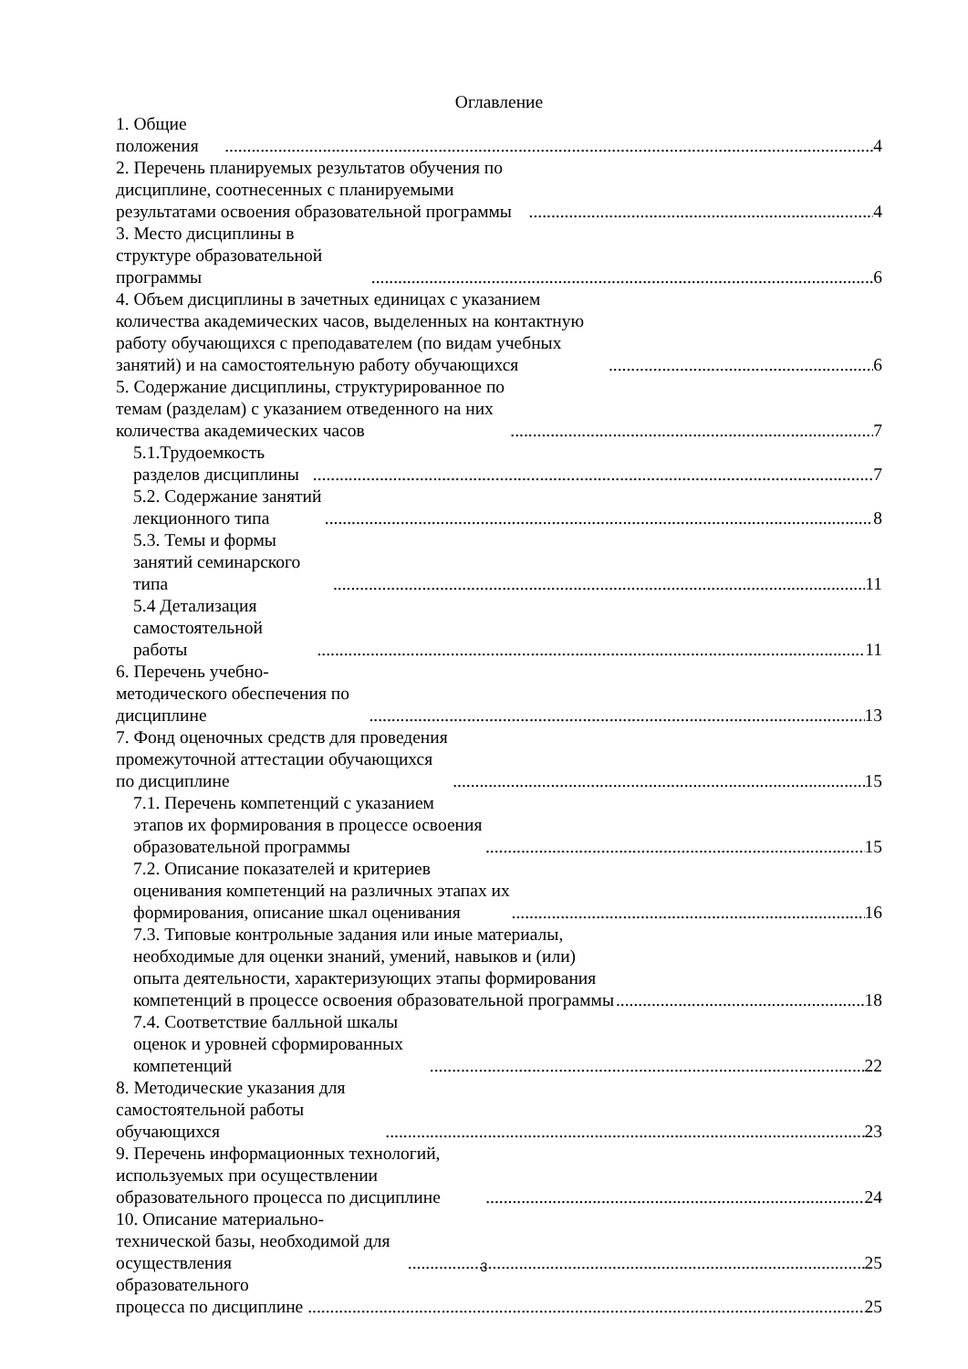Оглавление
1. Общие положения 4
2. Перечень планируемых результатов обучения по дисциплине, соотнесенных с планируемыми результатами освоения образовательной программы 4
3. Место дисциплины в структуре образовательной программы 6
4. Объем дисциплины в зачетных единицах с указанием количества академических часов, выделенных на контактную работу обучающихся с преподавателем (по видам учебных занятий) и на самостоятельную работу обучающихся 6
5. Содержание дисциплины, структурированное по темам (разделам) с указанием отведенного на них количества академических часов 7
5.1.Трудоемкость разделов дисциплины 7
5.2. Содержание занятий лекционного типа 8
5.3. Темы и формы занятий семинарского типа 11
5.4 Детализация самостоятельной работы 11
6. Перечень учебно-методического обеспечения по дисциплине 13
7. Фонд оценочных средств для проведения промежуточной аттестации обучающихся по дисциплине 15
7.1. Перечень компетенций с указанием этапов их формирования в процессе освоения образовательной программы 15
7.2. Описание показателей и критериев оценивания компетенций на различных этапах их формирования, описание шкал оценивания 16
7.3. Типовые контрольные задания или иные материалы, необходимые для оценки знаний, умений, навыков и (или) опыта деятельности, характеризующих этапы формирования компетенций в процессе освоения образовательной программы 18
7.4. Соответствие балльной шкалы оценок и уровней сформированных компетенций 22
8. Методические указания для самостоятельной работы обучающихся 23
9. Перечень информационных технологий, используемых при осуществлении образовательного процесса по дисциплине 24
10. Описание материально-технической базы, необходимой для осуществления 25
образовательного процесса по дисциплине 25
3